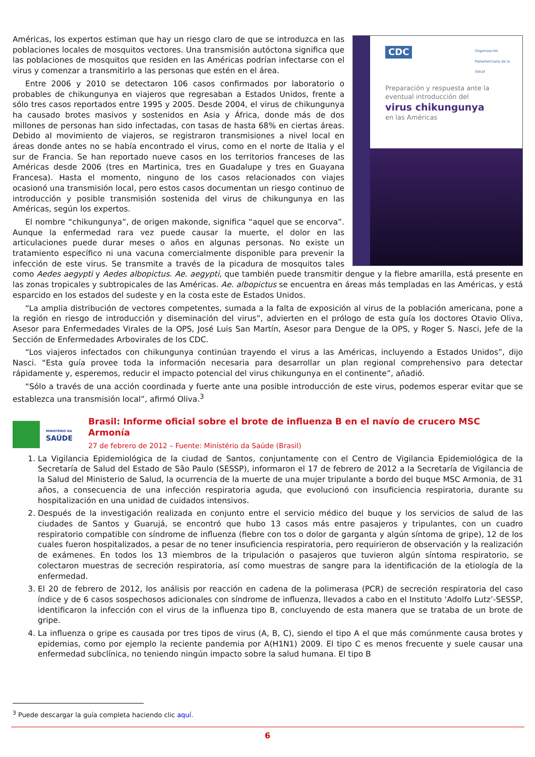CDC
Organización Panamericana de la Salud
Preparación y respuesta ante la eventual introducción del
virus chikungunya
en las Américas
Américas, los expertos estiman que hay un riesgo claro de que se introduzca en las poblaciones locales de mosquitos vectores. Una transmisión autóctona significa que las poblaciones de mosquitos que residen en las Américas podrían infectarse con el virus y comenzar a transmitirlo a las personas que estén en el área.
Entre 2006 y 2010 se detectaron 106 casos confirmados por laboratorio o probables de chikungunya en viajeros que regresaban a Estados Unidos, frente a sólo tres casos reportados entre 1995 y 2005. Desde 2004, el virus de chikungunya ha causado brotes masivos y sostenidos en Asia y África, donde más de dos millones de personas han sido infectadas, con tasas de hasta 68% en ciertas áreas. Debido al movimiento de viajeros, se registraron transmisiones a nivel local en áreas donde antes no se había encontrado el virus, como en el norte de Italia y el sur de Francia. Se han reportado nueve casos en los territorios franceses de las Américas desde 2006 (tres en Martinica, tres en Guadalupe y tres en Guayana Francesa). Hasta el momento, ninguno de los casos relacionados con viajes ocasionó una transmisión local, pero estos casos documentan un riesgo continuo de introducción y posible transmisión sostenida del virus de chikungunya en las Américas, según los expertos.
El nombre “chikungunya”, de origen makonde, significa “aquel que se encorva”. Aunque la enfermedad rara vez puede causar la muerte, el dolor en las articulaciones puede durar meses o años en algunas personas. No existe un tratamiento específico ni una vacuna comercialmente disponible para prevenir la infección de este virus. Se transmite a través de la picadura de mosquitos tales como Aedes aegypti y Aedes albopictus. Ae. aegypti, que también puede transmitir dengue y la fiebre amarilla, está presente en las zonas tropicales y subtropicales de las Américas. Ae. albopictus se encuentra en áreas más templadas en las Américas, y está esparcido en los estados del sudeste y en la costa este de Estados Unidos.
“La amplia distribución de vectores competentes, sumada a la falta de exposición al virus de la población americana, pone a la región en riesgo de introducción y diseminación del virus”, advierten en el prólogo de esta guía los doctores Otavio Oliva, Asesor para Enfermedades Virales de la OPS, José Luis San Martín, Asesor para Dengue de la OPS, y Roger S. Nasci, Jefe de la Sección de Enfermedades Arbovirales de los CDC.
“Los viajeros infectados con chikungunya continúan trayendo el virus a las Américas, incluyendo a Estados Unidos”, dijo Nasci. “Esta guía provee toda la información necesaria para desarrollar un plan regional comprehensivo para detectar rápidamente y, esperemos, reducir el impacto potencial del virus chikungunya en el continente”, añadió.
“Sólo a través de una acción coordinada y fuerte ante una posible introducción de este virus, podemos esperar evitar que se establezca una transmisión local”, afirmó Oliva.<sup>3</sup>
MINISTÉRIO DA
SAÚDE
Brasil: Informe oficial sobre el brote de influenza B en el navío de crucero MSC Armonía
27 de febrero de 2012 – Fuente: Ministério da Saúde (Brasil)
1. La Vigilancia Epidemiológica de la ciudad de Santos, conjuntamente con el Centro de Vigilancia Epidemiológica de la Secretaría de Salud del Estado de São Paulo (SESSP), informaron el 17 de febrero de 2012 a la Secretaría de Vigilancia de la Salud del Ministerio de Salud, la ocurrencia de la muerte de una mujer tripulante a bordo del buque MSC Armonia, de 31 años, a consecuencia de una infección respiratoria aguda, que evolucionó con insuficiencia respiratoria, durante su hospitalización en una unidad de cuidados intensivos.
2. Después de la investigación realizada en conjunto entre el servicio médico del buque y los servicios de salud de las ciudades de Santos y Guarujá, se encontró que hubo 13 casos más entre pasajeros y tripulantes, con un cuadro respiratorio compatible con síndrome de influenza (fiebre con tos o dolor de garganta y algún síntoma de gripe), 12 de los cuales fueron hospitalizados, a pesar de no tener insuficiencia respiratoria, pero requirieron de observación y la realización de exámenes. En todos los 13 miembros de la tripulación o pasajeros que tuvieron algún síntoma respiratorio, se colectaron muestras de secreción respiratoria, así como muestras de sangre para la identificación de la etiología de la enfermedad.
3. El 20 de febrero de 2012, los análisis por reacción en cadena de la polimerasa (PCR) de secreción respiratoria del caso índice y de 6 casos sospechosos adicionales con síndrome de influenza, llevados a cabo en el Instituto ‘Adolfo Lutz’-SESSP, identificaron la infección con el virus de la influenza tipo B, concluyendo de esta manera que se trataba de un brote de gripe.
4. La influenza o gripe es causada por tres tipos de virus (A, B, C), siendo el tipo A el que más comúnmente causa brotes y epidemias, como por ejemplo la reciente pandemia por A(H1N1) 2009. El tipo C es menos frecuente y suele causar una enfermedad subclínica, no teniendo ningún impacto sobre la salud humana. El tipo B
<sup>3</sup> Puede descargar la guía completa haciendo clic aquí.
6